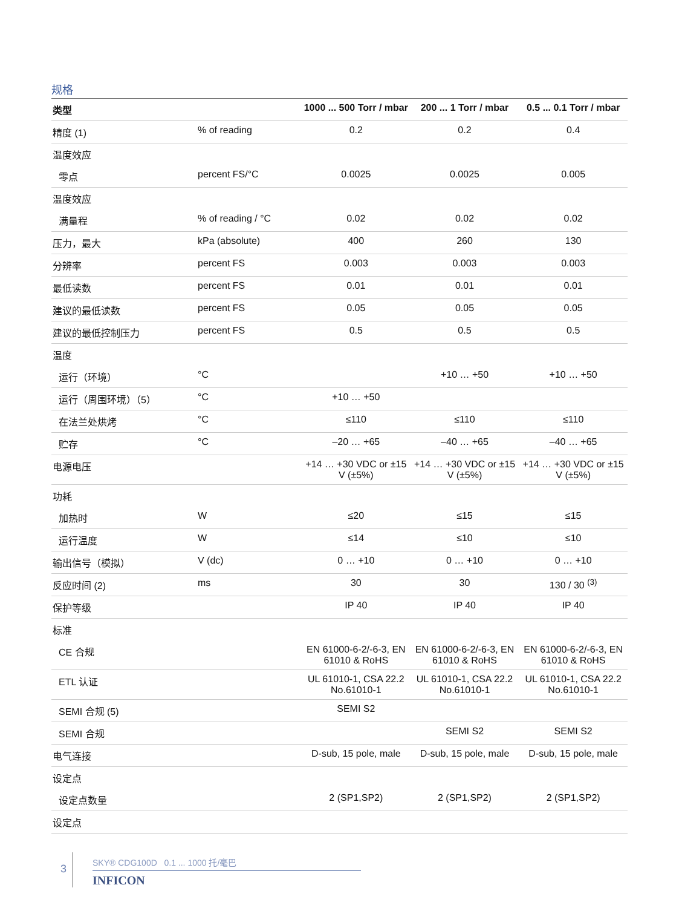规格
| 类型 | | 1000 ... 500 Torr / mbar | 200 ... 1 Torr / mbar | 0.5 ... 0.1 Torr / mbar |
| --- | --- | --- | --- | --- |
| 精度 (1) | % of reading | 0.2 | 0.2 | 0.4 |
| 温度效应 | | | | |
| 零点 | percent FS/°C | 0.0025 | 0.0025 | 0.005 |
| 温度效应 | | | | |
| 满量程 | % of reading / °C | 0.02 | 0.02 | 0.02 |
| 压力，最大 | kPa (absolute) | 400 | 260 | 130 |
| 分辨率 | percent FS | 0.003 | 0.003 | 0.003 |
| 最低读数 | percent FS | 0.01 | 0.01 | 0.01 |
| 建议的最低读数 | percent FS | 0.05 | 0.05 | 0.05 |
| 建议的最低控制压力 | percent FS | 0.5 | 0.5 | 0.5 |
| 温度 | | | | |
| 运行（环境） | °C | | +10 … +50 | +10 … +50 |
| 运行（周围环境）（5） | °C | +10 … +50 | | |
| 在法兰处烘烤 | °C | ≤110 | ≤110 | ≤110 |
| 贮存 | °C | –20 … +65 | –40 … +65 | –40 … +65 |
| 电源电压 | | +14 … +30 VDC or ±15 V (±5%) | +14 … +30 VDC or ±15 V (±5%) | +14 … +30 VDC or ±15 V (±5%) |
| 功耗 | | | | |
| 加热时 | W | ≤20 | ≤15 | ≤15 |
| 运行温度 | W | ≤14 | ≤10 | ≤10 |
| 输出信号（模拟） | V (dc) | 0 … +10 | 0 … +10 | 0 … +10 |
| 反应时间 (2) | ms | 30 | 30 | 130 / 30 <sup>(3)</sup> |
| 保护等级 | | IP 40 | IP 40 | IP 40 |
| 标准 | | | | |
| CE 合规 | | EN 61000-6-2/-6-3, EN 61010 & RoHS | EN 61000-6-2/-6-3, EN 61010 & RoHS | EN 61000-6-2/-6-3, EN 61010 & RoHS |
| ETL 认证 | | UL 61010-1, CSA 22.2 No.61010-1 | UL 61010-1, CSA 22.2 No.61010-1 | UL 61010-1, CSA 22.2 No.61010-1 |
| SEMI 合规 (5) | | SEMI S2 | | |
| SEMI 合规 | | | SEMI S2 | SEMI S2 |
| 电气连接 | | D-sub, 15 pole, male | D-sub, 15 pole, male | D-sub, 15 pole, male |
| 设定点 | | | | |
| 设定点数量 | | 2 (SP1,SP2) | 2 (SP1,SP2) | 2 (SP1,SP2) |
| 设定点 | | | | |
3
SKY® CDG100D 0.1 ... 1000 托/毫巴
INFICON